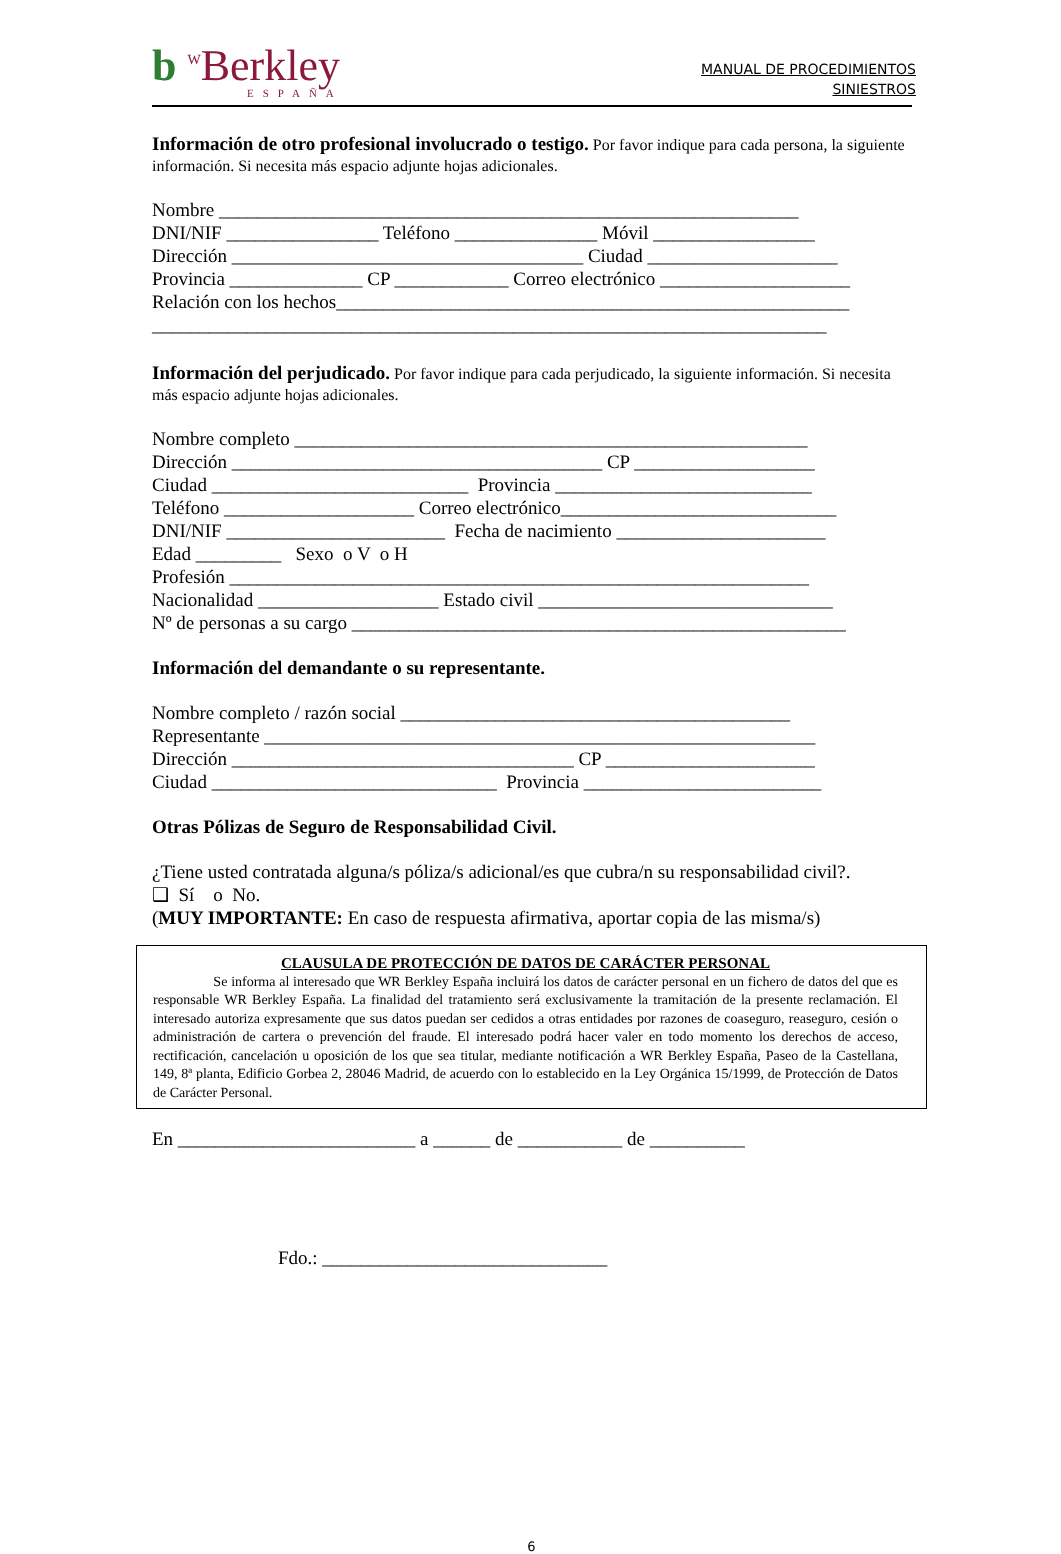b <sup>W</sup>Berkley
ESPAÑA
MANUAL DE PROCEDIMIENTOS
SINIESTROS
Información de otro profesional involucrado o testigo. Por favor indique para cada persona, la siguiente información. Si necesita más espacio adjunte hojas adicionales.
Nombre _____________________________________________________________ DNI/NIF ________________ Teléfono _______________ Móvil _________________ Dirección _____________________________________ Ciudad ____________________ Provincia ______________ CP ____________ Correo electrónico ____________________ Relación con los hechos______________________________________________________ _______________________________________________________________________
Información del perjudicado. Por favor indique para cada perjudicado, la siguiente información. Si necesita más espacio adjunte hojas adicionales.
Nombre completo ______________________________________________________ Dirección _______________________________________ CP ___________________ Ciudad ___________________________ Provincia ___________________________ Teléfono ____________________ Correo electrónico_____________________________ DNI/NIF _______________________ Fecha de nacimiento ______________________ Edad _________ Sexo o V o H Profesión _____________________________________________________________ Nacionalidad ___________________ Estado civil _______________________________ Nº de personas a su cargo ____________________________________________________
Información del demandante o su representante.
Nombre completo / razón social _________________________________________ Representante __________________________________________________________ Dirección ____________________________________ CP ______________________ Ciudad ______________________________ Provincia _________________________
Otras Pólizas de Seguro de Responsabilidad Civil.
¿Tiene usted contratada alguna/s póliza/s adicional/es que cubra/n su responsabilidad civil?. ❑ Sí o No. (MUY IMPORTANTE: En caso de respuesta afirmativa, aportar copia de las misma/s)
CLAUSULA DE PROTECCIÓN DE DATOS DE CARÁCTER PERSONAL
Se informa al interesado que WR Berkley España incluirá los datos de carácter personal en un fichero de datos del que es responsable WR Berkley España. La finalidad del tratamiento será exclusivamente la tramitación de la presente reclamación. El interesado autoriza expresamente que sus datos puedan ser cedidos a otras entidades por razones de coaseguro, reaseguro, cesión o administración de cartera o prevención del fraude. El interesado podrá hacer valer en todo momento los derechos de acceso, rectificación, cancelación u oposición de los que sea titular, mediante notificación a WR Berkley España, Paseo de la Castellana, 149, 8ª planta, Edificio Gorbea 2, 28046 Madrid, de acuerdo con lo establecido en la Ley Orgánica 15/1999, de Protección de Datos de Carácter Personal.
En _________________________ a ______ de ___________ de __________
Fdo.: ______________________________
6